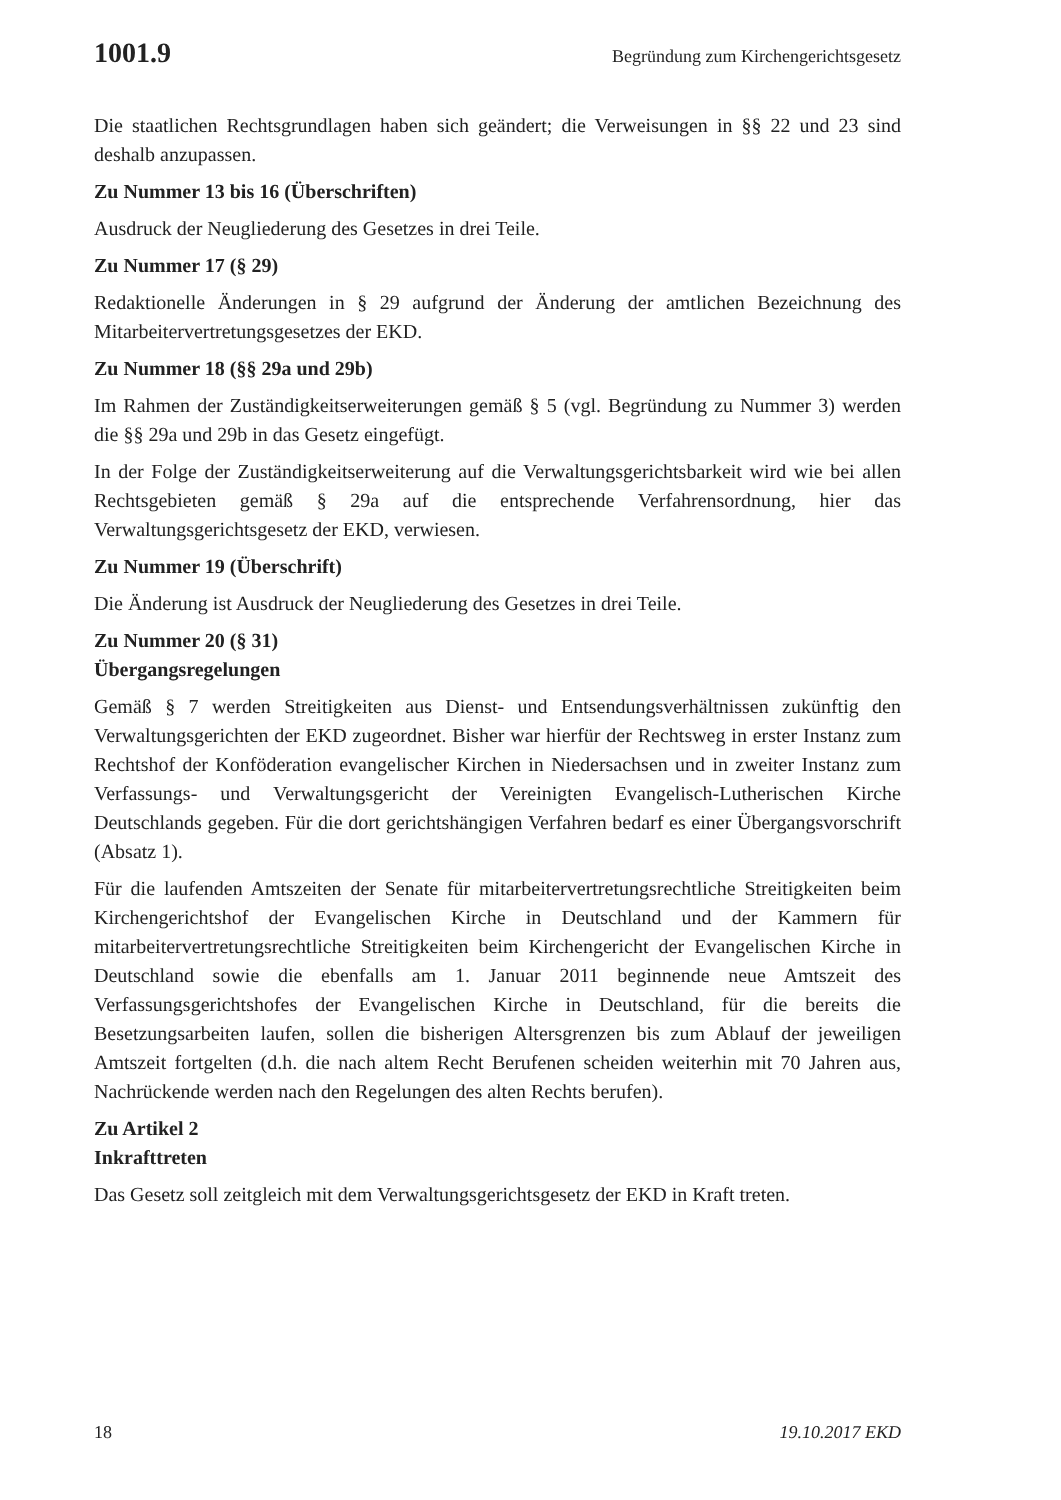1001.9 Begründung zum Kirchengerichtsgesetz
Die staatlichen Rechtsgrundlagen haben sich geändert; die Verweisungen in §§ 22 und 23 sind deshalb anzupassen.
Zu Nummer 13 bis 16 (Überschriften)
Ausdruck der Neugliederung des Gesetzes in drei Teile.
Zu Nummer 17 (§ 29)
Redaktionelle Änderungen in § 29 aufgrund der Änderung der amtlichen Bezeichnung des Mitarbeitervertretungsgesetzes der EKD.
Zu Nummer 18 (§§ 29a und 29b)
Im Rahmen der Zuständigkeitserweiterungen gemäß § 5 (vgl. Begründung zu Nummer 3) werden die §§ 29a und 29b in das Gesetz eingefügt.
In der Folge der Zuständigkeitserweiterung auf die Verwaltungsgerichtsbarkeit wird wie bei allen Rechtsgebieten gemäß § 29a auf die entsprechende Verfahrensordnung, hier das Verwaltungsgerichtsgesetz der EKD, verwiesen.
Zu Nummer 19 (Überschrift)
Die Änderung ist Ausdruck der Neugliederung des Gesetzes in drei Teile.
Zu Nummer 20 (§ 31)
Übergangsregelungen
Gemäß § 7 werden Streitigkeiten aus Dienst- und Entsendungsverhältnissen zukünftig den Verwaltungsgerichten der EKD zugeordnet. Bisher war hierfür der Rechtsweg in erster Instanz zum Rechtshof der Konföderation evangelischer Kirchen in Niedersachsen und in zweiter Instanz zum Verfassungs- und Verwaltungsgericht der Vereinigten Evangelisch-Lutherischen Kirche Deutschlands gegeben. Für die dort gerichtshängigen Verfahren bedarf es einer Übergangsvorschrift (Absatz 1).
Für die laufenden Amtszeiten der Senate für mitarbeitervertretungsrechtliche Streitigkeiten beim Kirchengerichtshof der Evangelischen Kirche in Deutschland und der Kammern für mitarbeitervertretungsrechtliche Streitigkeiten beim Kirchengericht der Evangelischen Kirche in Deutschland sowie die ebenfalls am 1. Januar 2011 beginnende neue Amtszeit des Verfassungsgerichtshofes der Evangelischen Kirche in Deutschland, für die bereits die Besetzungsarbeiten laufen, sollen die bisherigen Altersgrenzen bis zum Ablauf der jeweiligen Amtszeit fortgelten (d.h. die nach altem Recht Berufenen scheiden weiterhin mit 70 Jahren aus, Nachrückende werden nach den Regelungen des alten Rechts berufen).
Zu Artikel 2
Inkrafttreten
Das Gesetz soll zeitgleich mit dem Verwaltungsgerichtsgesetz der EKD in Kraft treten.
18 19.10.2017 EKD